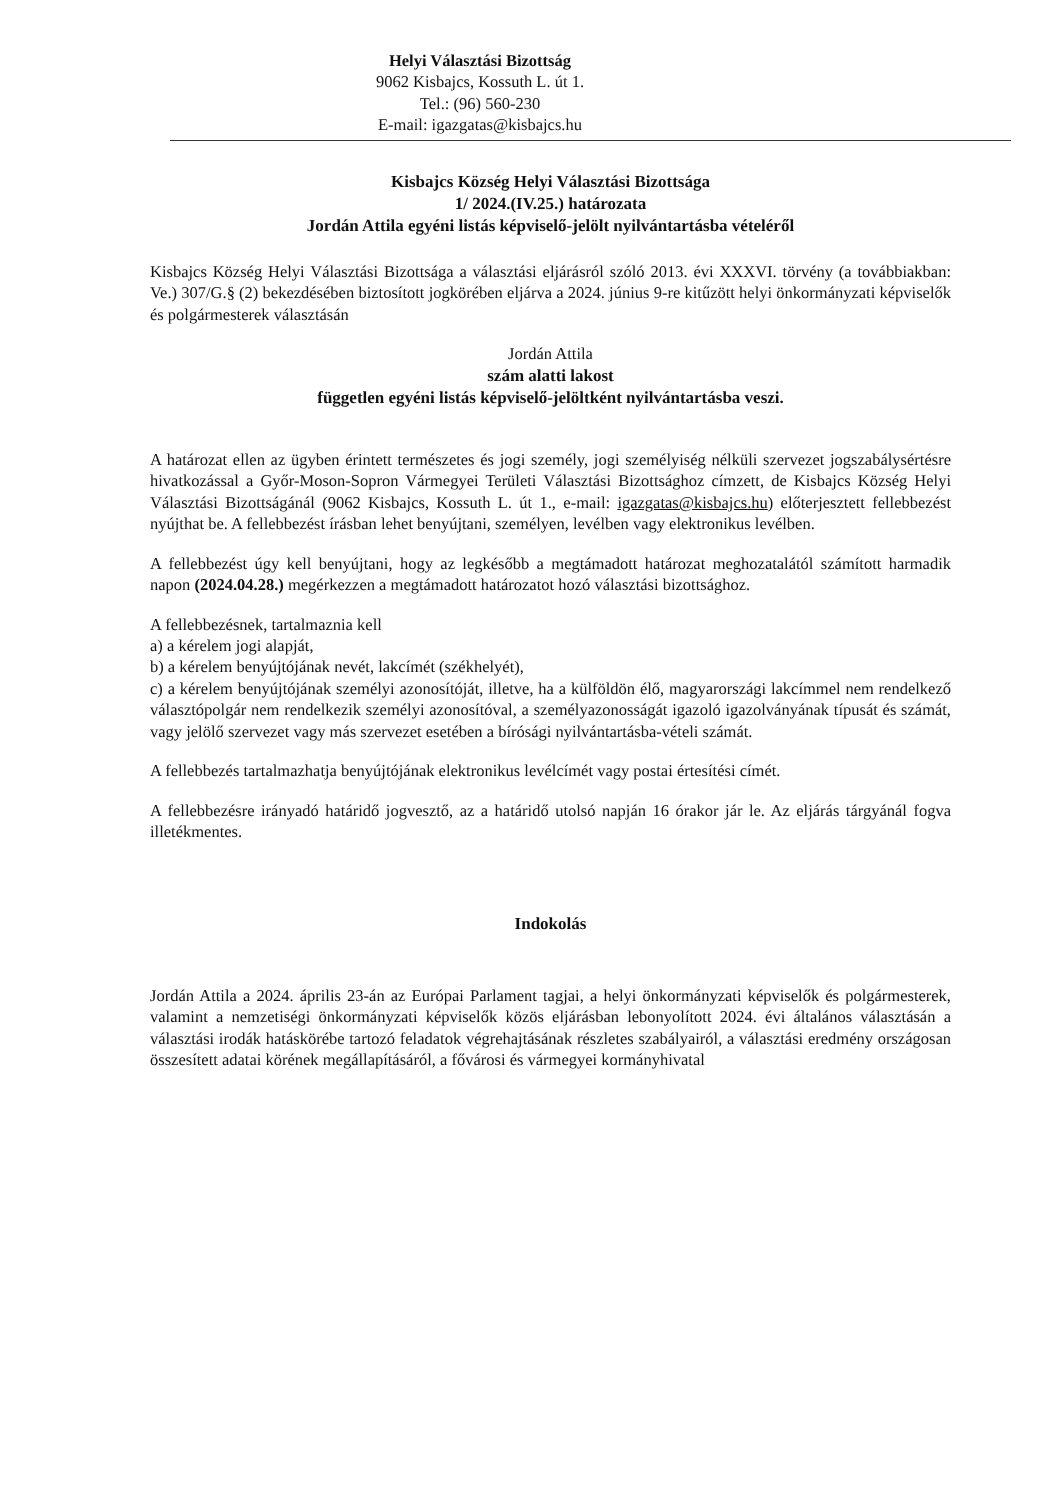Helyi Választási Bizottság
9062 Kisbajcs, Kossuth L. út 1.
Tel.: (96) 560-230
E-mail: igazgatas@kisbajcs.hu
Kisbajcs Község Helyi Választási Bizottsága
1/ 2024.(IV.25.) határozata
Jordán Attila egyéni listás képviselő-jelölt nyilvántartásba vételéről
Kisbajcs Község Helyi Választási Bizottsága a választási eljárásról szóló 2013. évi XXXVI. törvény (a továbbiakban: Ve.) 307/G.§ (2) bekezdésében biztosított jogkörében eljárva a 2024. június 9-re kitűzött helyi önkormányzati képviselők és polgármesterek választásán
Jordán Attila
szám alatti lakost
független egyéni listás képviselő-jelöltként nyilvántartásba veszi.
A határozat ellen az ügyben érintett természetes és jogi személy, jogi személyiség nélküli szervezet jogszabálysértésre hivatkozással a Győr-Moson-Sopron Vármegyei Területi Választási Bizottsághoz címzett, de Kisbajcs Község Helyi Választási Bizottságánál (9062 Kisbajcs, Kossuth L. út 1., e-mail: igazgatas@kisbajcs.hu) előterjesztett fellebbezést nyújthat be. A fellebbezést írásban lehet benyújtani, személyen, levélben vagy elektronikus levélben.
A fellebbezést úgy kell benyújtani, hogy az legkésőbb a megtámadott határozat meghozatalától számított harmadik napon (2024.04.28.) megérkezzen a megtámadott határozatot hozó választási bizottsághoz.
A fellebbezésnek, tartalmaznia kell
a) a kérelem jogi alapját,
b) a kérelem benyújtójának nevét, lakcímét (székhelyét),
c) a kérelem benyújtójának személyi azonosítóját, illetve, ha a külföldön élő, magyarországi lakcímmel nem rendelkező választópolgár nem rendelkezik személyi azonosítóval, a személyazonosságát igazoló igazolványának típusát és számát, vagy jelölő szervezet vagy más szervezet esetében a bírósági nyilvántartásba-vételi számát.
A fellebbezés tartalmazhatja benyújtójának elektronikus levélcímét vagy postai értesítési címét.
A fellebbezésre irányadó határidő jogvesztő, az a határidő utolsó napján 16 órakor jár le. Az eljárás tárgyánál fogva illetékmentes.
Indokolás
Jordán Attila a 2024. április 23-án az Európai Parlament tagjai, a helyi önkormányzati képviselők és polgármesterek, valamint a nemzetiségi önkormányzati képviselők közös eljárásban lebonyolított 2024. évi általános választásán a választási irodák hatáskörébe tartozó feladatok végrehajtásának részletes szabályairól, a választási eredmény országosan összesített adatai körének megállapításáról, a fővárosi és vármegyei kormányhivatal